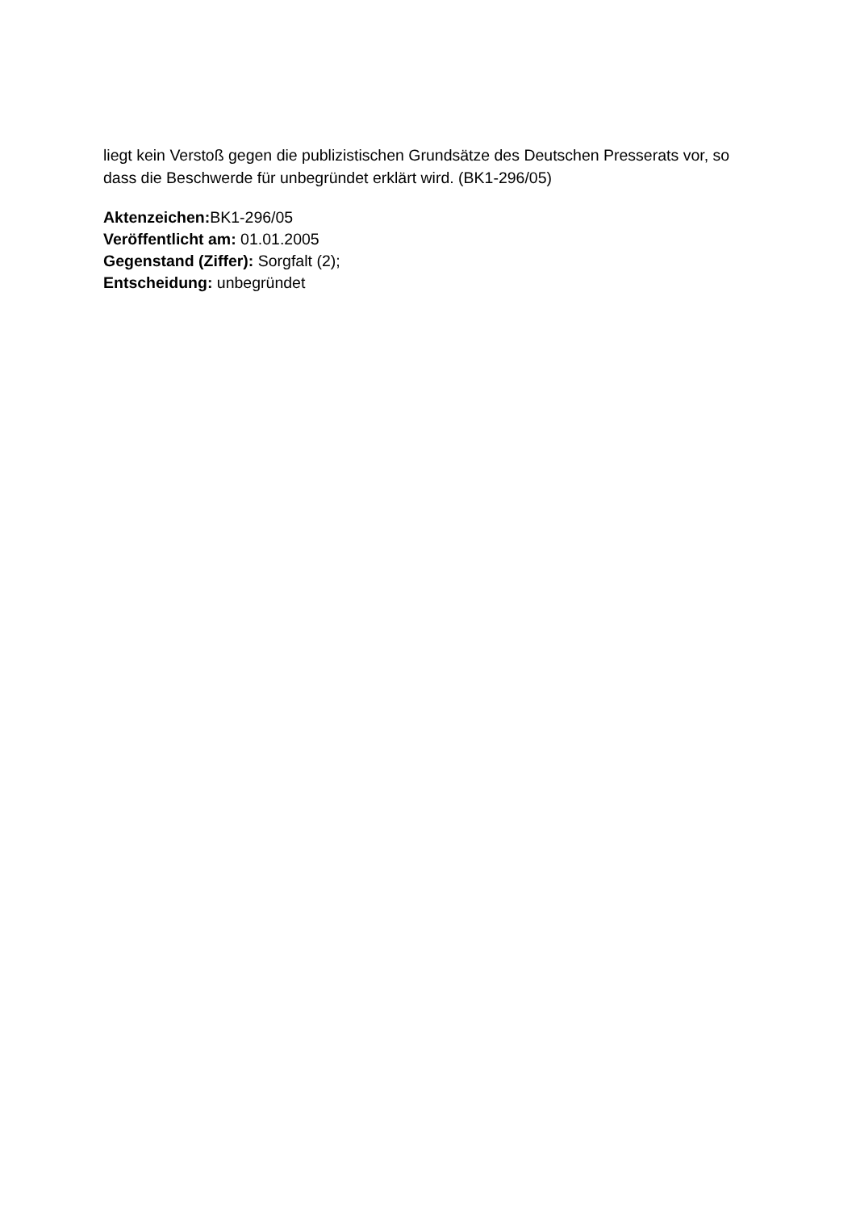liegt kein Verstoß gegen die publizistischen Grundsätze des Deutschen Presserats vor, so dass die Beschwerde für unbegründet erklärt wird. (BK1-296/05)
Aktenzeichen: BK1-296/05
Veröffentlicht am: 01.01.2005
Gegenstand (Ziffer): Sorgfalt (2);
Entscheidung: unbegründet